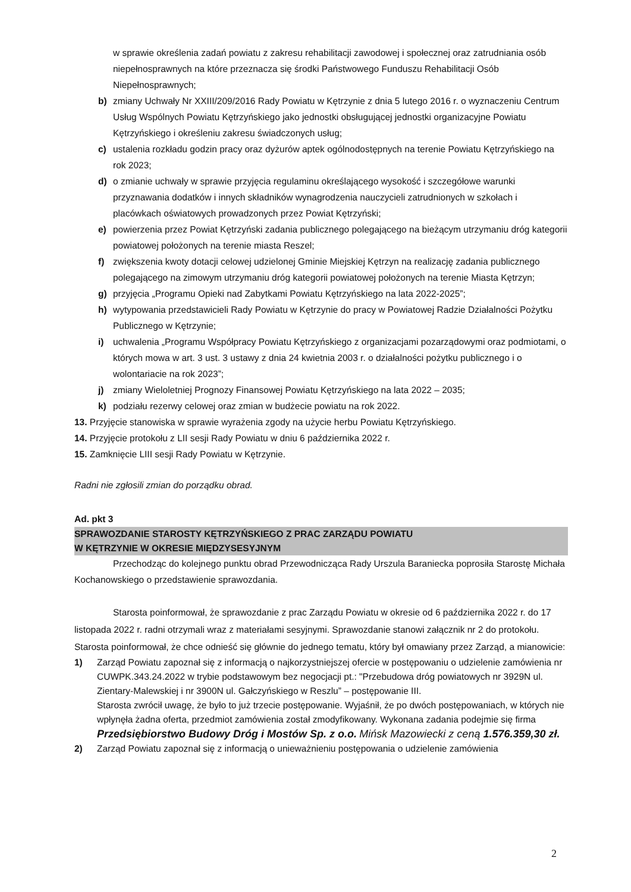w sprawie określenia zadań powiatu z zakresu rehabilitacji zawodowej i społecznej oraz zatrudniania osób niepełnosprawnych na które przeznacza się środki Państwowego Funduszu Rehabilitacji Osób Niepełnosprawnych;
b) zmiany Uchwały Nr XXIII/209/2016 Rady Powiatu w Kętrzynie z dnia 5 lutego 2016 r. o wyznaczeniu Centrum Usług Wspólnych Powiatu Kętrzyńskiego jako jednostki obsługującej jednostki organizacyjne Powiatu Kętrzyńskiego i określeniu zakresu świadczonych usług;
c) ustalenia rozkładu godzin pracy oraz dyżurów aptek ogólnodostępnych na terenie Powiatu Kętrzyńskiego na rok 2023;
d) o zmianie uchwały w sprawie przyjęcia regulaminu określającego wysokość i szczegółowe warunki przyznawania dodatków i innych składników wynagrodzenia nauczycieli zatrudnionych w szkołach i placówkach oświatowych prowadzonych przez Powiat Kętrzyński;
e) powierzenia przez Powiat Kętrzyński zadania publicznego polegającego na bieżącym utrzymaniu dróg kategorii powiatowej położonych na terenie miasta Reszel;
f) zwiększenia kwoty dotacji celowej udzielonej Gminie Miejskiej Kętrzyn na realizację zadania publicznego polegającego na zimowym utrzymaniu dróg kategorii powiatowej położonych na terenie Miasta Kętrzyn;
g) przyjęcia „Programu Opieki nad Zabytkami Powiatu Kętrzyńskiego na lata 2022-2025”;
h) wytypowania przedstawicieli Rady Powiatu w Kętrzynie do pracy w Powiatowej Radzie Działalności Pożytku Publicznego w Kętrzynie;
i) uchwalenia „Programu Współpracy Powiatu Kętrzyńskiego z organizacjami pozarządowymi oraz podmiotami, o których mowa w art. 3 ust. 3 ustawy z dnia 24 kwietnia 2003 r. o działalności pożytku publicznego i o wolontariacie na rok 2023”;
j) zmiany Wieloletniej Prognozy Finansowej Powiatu Kętrzyńskiego na lata 2022 – 2035;
k) podziału rezerwy celowej oraz zmian w budżecie powiatu na rok 2022.
13. Przyjęcie stanowiska w sprawie wyrażenia zgody na użycie herbu Powiatu Kętrzyńskiego.
14. Przyjęcie protokołu z LII sesji Rady Powiatu w dniu 6 października 2022 r.
15. Zamknięcie LIII sesji Rady Powiatu w Kętrzynie.
Radni nie zgłosili zmian do porządku obrad.
Ad. pkt 3
SPRAWOZDANIE STAROSTY KĘTRZYŃSKIEGO Z PRAC ZARZĄDU POWIATU
W KĘTRZYNIE W OKRESIE MIĘDZYSESYJNYM
Przechodząc do kolejnego punktu obrad Przewodnicząca Rady Urszula Baraniecka poprosiła Starostę Michała Kochanowskiego o przedstawienie sprawozdania.
Starosta poinformował, że sprawozdanie z prac Zarządu Powiatu w okresie od 6 października 2022 r. do 17 listopada 2022 r. radni otrzymali wraz z materiałami sesyjnymi. Sprawozdanie stanowi załącznik nr 2 do protokołu. Starosta poinformował, że chce odnieść się głównie do jednego tematu, który był omawiany przez Zarząd, a mianowicie:
1) Zarząd Powiatu zapoznał się z informacją o najkorzystniejszej ofercie w postępowaniu o udzielenie zamówienia nr CUWPK.343.24.2022 w trybie podstawowym bez negocjacji pt.: "Przebudowa dróg powiatowych nr 3929N ul. Zientary-Malewskiej i nr 3900N ul. Gałczyńskiego w Reszlu” – postępowanie III.
Starosta zwrócił uwagę, że było to już trzecie postępowanie. Wyjaśnił, że po dwóch postępowaniach, w których nie wpłynęła żadna oferta, przedmiot zamówienia został zmodyfikowany. Wykonana zadania podejmie się firma Przedsiębiorstwo Budowy Dróg i Mostów Sp. z o.o. Mińsk Mazowiecki z ceną 1.576.359,30 zł.
2) Zarząd Powiatu zapoznał się z informacją o unieważnieniu postępowania o udzielenie zamówienia
2